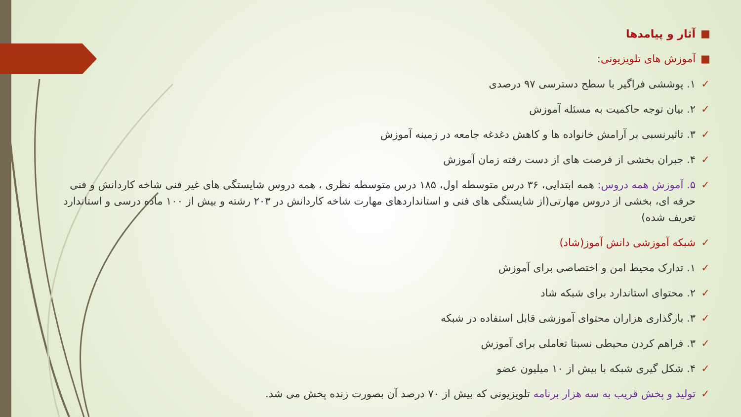■ آثار و پیامدها
■ آموزش های تلویزیونی:
✓ ۱. پوششی فراگیر با سطح دسترسی ۹۷ درصدی
✓ ۲. بیان توجه حاکمیت به مسئله آموزش
✓ ۳. تاثیرنسبی بر آرامش خانواده ها و کاهش دغدغه جامعه در زمینه آموزش
✓ ۴. جبران بخشی از فرصت های از دست رفته زمان آموزش
✓ ۵. آموزش همه دروس: همه ابتدایی، ۳۶ درس متوسطه اول، ۱۸۵ درس متوسطه نظری ، همه دروس شایستگی های غیر فنی شاخه کاردانش و فنی حرفه ای، بخشی از دروس مهارتی(از شایستگی های فنی و استانداردهای مهارت شاخه کاردانش در ۲۰۳ رشته و بیش از ۱۰۰ ماده درسی و استاندارد تعریف شده)
✓ شبکه آموزشی دانش آموز(شاد)
✓ ۱. تدارک محیط امن و اختصاصی برای آموزش
✓ ۲. محتوای استاندارد برای شبکه شاد
✓ ۳. بارگذاری هزاران محتوای آموزشی قابل استفاده در شبکه
✓ ۳. فراهم کردن محیطی نسبتا تعاملی برای آموزش
✓ ۴. شکل گیری شبکه با بیش از ۱۰ میلیون عضو
✓ تولید و پخش قریب به سه هزار برنامه تلویزیونی که بیش از ۷۰ درصد آن بصورت زنده پخش می شد.